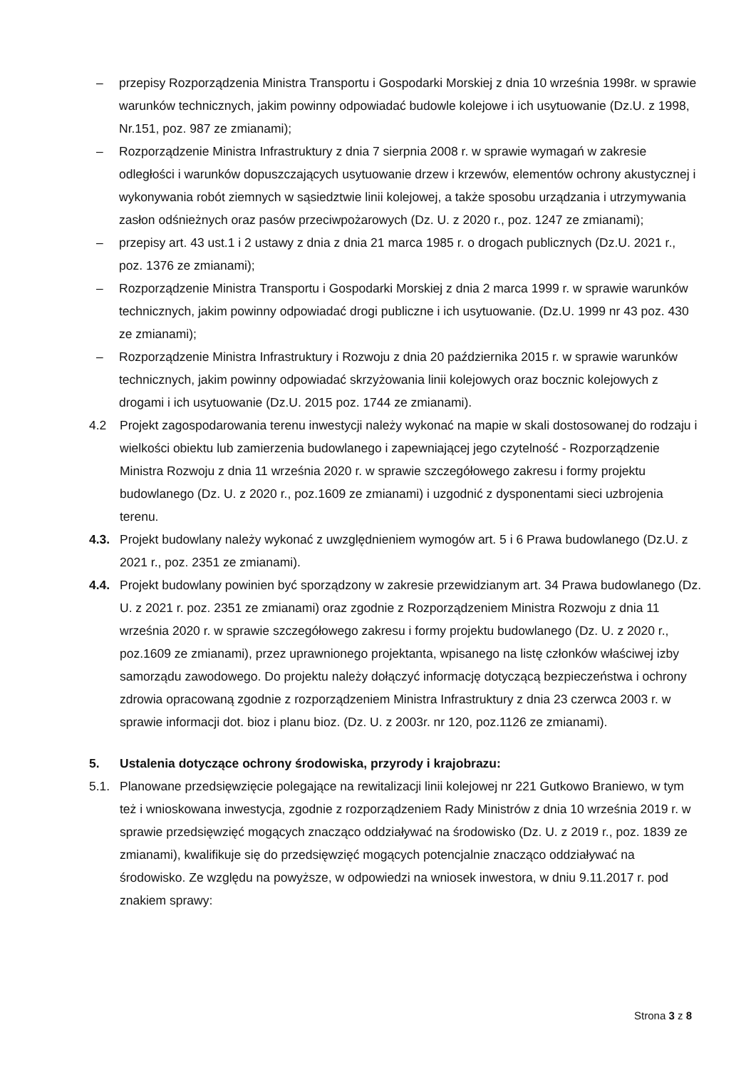– przepisy Rozporządzenia Ministra Transportu i Gospodarki Morskiej z dnia 10 września 1998r. w sprawie warunków technicznych, jakim powinny odpowiadać budowle kolejowe i ich usytuowanie (Dz.U. z 1998, Nr.151, poz. 987 ze zmianami);
– Rozporządzenie Ministra Infrastruktury z dnia 7 sierpnia 2008 r. w sprawie wymagań w zakresie odległości i warunków dopuszczających usytuowanie drzew i krzewów, elementów ochrony akustycznej i wykonywania robót ziemnych w sąsiedztwie linii kolejowej, a także sposobu urządzania i utrzymywania zasłon odśnieżnych oraz pasów przeciwpożarowych (Dz. U. z 2020 r., poz. 1247 ze zmianami);
– przepisy art. 43 ust.1 i 2 ustawy z dnia z dnia 21 marca 1985 r. o drogach publicznych (Dz.U. 2021 r., poz. 1376 ze zmianami);
– Rozporządzenie Ministra Transportu i Gospodarki Morskiej z dnia 2 marca 1999 r. w sprawie warunków technicznych, jakim powinny odpowiadać drogi publiczne i ich usytuowanie. (Dz.U. 1999 nr 43 poz. 430 ze zmianami);
– Rozporządzenie Ministra Infrastruktury i Rozwoju z dnia 20 października 2015 r. w sprawie warunków technicznych, jakim powinny odpowiadać skrzyżowania linii kolejowych oraz bocznic kolejowych z drogami i ich usytuowanie (Dz.U. 2015 poz. 1744 ze zmianami).
4.2 Projekt zagospodarowania terenu inwestycji należy wykonać na mapie w skali dostosowanej do rodzaju i wielkości obiektu lub zamierzenia budowlanego i zapewniającej jego czytelność - Rozporządzenie Ministra Rozwoju z dnia 11 września 2020 r. w sprawie szczegółowego zakresu i formy projektu budowlanego (Dz. U. z 2020 r., poz.1609 ze zmianami) i uzgodnić z dysponentami sieci uzbrojenia terenu.
4.3. Projekt budowlany należy wykonać z uwzględnieniem wymogów art. 5 i 6 Prawa budowlanego (Dz.U. z 2021 r., poz. 2351 ze zmianami).
4.4. Projekt budowlany powinien być sporządzony w zakresie przewidzianym art. 34 Prawa budowlanego (Dz. U. z 2021 r. poz. 2351 ze zmianami) oraz zgodnie z Rozporządzeniem Ministra Rozwoju z dnia 11 września 2020 r. w sprawie szczegółowego zakresu i formy projektu budowlanego (Dz. U. z 2020 r., poz.1609 ze zmianami), przez uprawnionego projektanta, wpisanego na listę członków właściwej izby samorządu zawodowego. Do projektu należy dołączyć informację dotyczącą bezpieczeństwa i ochrony zdrowia opracowaną zgodnie z rozporządzeniem Ministra Infrastruktury z dnia 23 czerwca 2003 r. w sprawie informacji dot. bioz i planu bioz. (Dz. U. z 2003r. nr 120, poz.1126 ze zmianami).
5. Ustalenia dotyczące ochrony środowiska, przyrody i krajobrazu:
5.1. Planowane przedsięwzięcie polegające na rewitalizacji linii kolejowej nr 221 Gutkowo Braniewo, w tym też i wnioskowana inwestycja, zgodnie z rozporządzeniem Rady Ministrów z dnia 10 września 2019 r. w sprawie przedsięwzięć mogących znacząco oddziaływać na środowisko (Dz. U. z 2019 r., poz. 1839 ze zmianami), kwalifikuje się do przedsięwzięć mogących potencjalnie znacząco oddziaływać na środowisko. Ze względu na powyższe, w odpowiedzi na wniosek inwestora, w dniu 9.11.2017 r. pod znakiem sprawy:
Strona 3 z 8